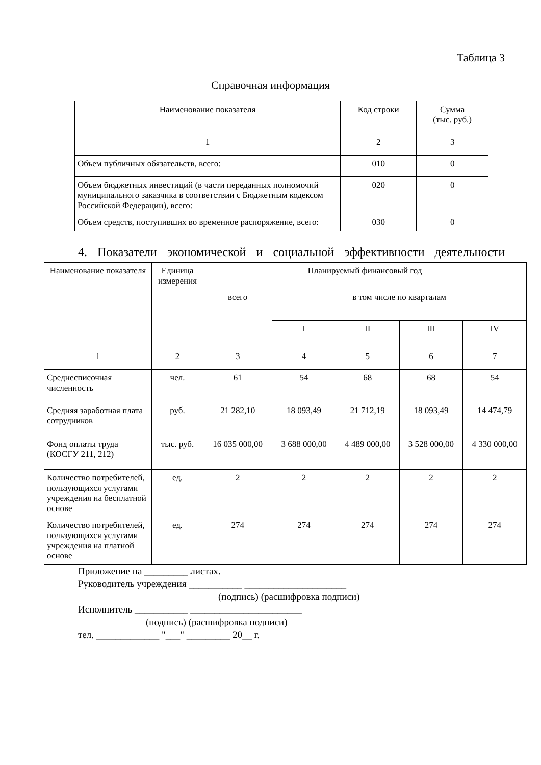Таблица 3
Справочная информация
| Наименование показателя | Код строки | Сумма (тыс. руб.) |
| --- | --- | --- |
| 1 | 2 | 3 |
| Объем публичных обязательств, всего: | 010 | 0 |
| Объем бюджетных инвестиций (в части переданных полномочий муниципального заказчика в соответствии с Бюджетным кодексом Российской Федерации), всего: | 020 | 0 |
| Объем средств, поступивших во временное распоряжение, всего: | 030 | 0 |
4. Показатели экономической и социальной эффективности деятельности
| Наименование показателя | Единица измерения | Планируемый финансовый год | | | | |
| --- | --- | --- | --- | --- | --- | --- |
| | | всего | в том числе по кварталам | | | |
| | | | I | II | III | IV |
| 1 | 2 | 3 | 4 | 5 | 6 | 7 |
| Среднесписочная численность | чел. | 61 | 54 | 68 | 68 | 54 |
| Средняя заработная плата сотрудников | руб. | 21 282,10 | 18 093,49 | 21 712,19 | 18 093,49 | 14 474,79 |
| Фонд оплаты труда (КОСГУ 211, 212) | тыс. руб. | 16 035 000,00 | 3 688 000,00 | 4 489 000,00 | 3 528 000,00 | 4 330 000,00 |
| Количество потребителей, пользующихся услугами учреждения на бесплатной основе | ед. | 2 | 2 | 2 | 2 | 2 |
| Количество потребителей, пользующихся услугами учреждения на платной основе | ед. | 274 | 274 | 274 | 274 | 274 |
Приложение на _________ листах.
Руководитель учреждения ___________ _____________________
(подпись) (расшифровка подписи)
Исполнитель ___________ _______________________
(подпись) (расшифровка подписи)
тел. _____________ "___" _________ 20__ г.